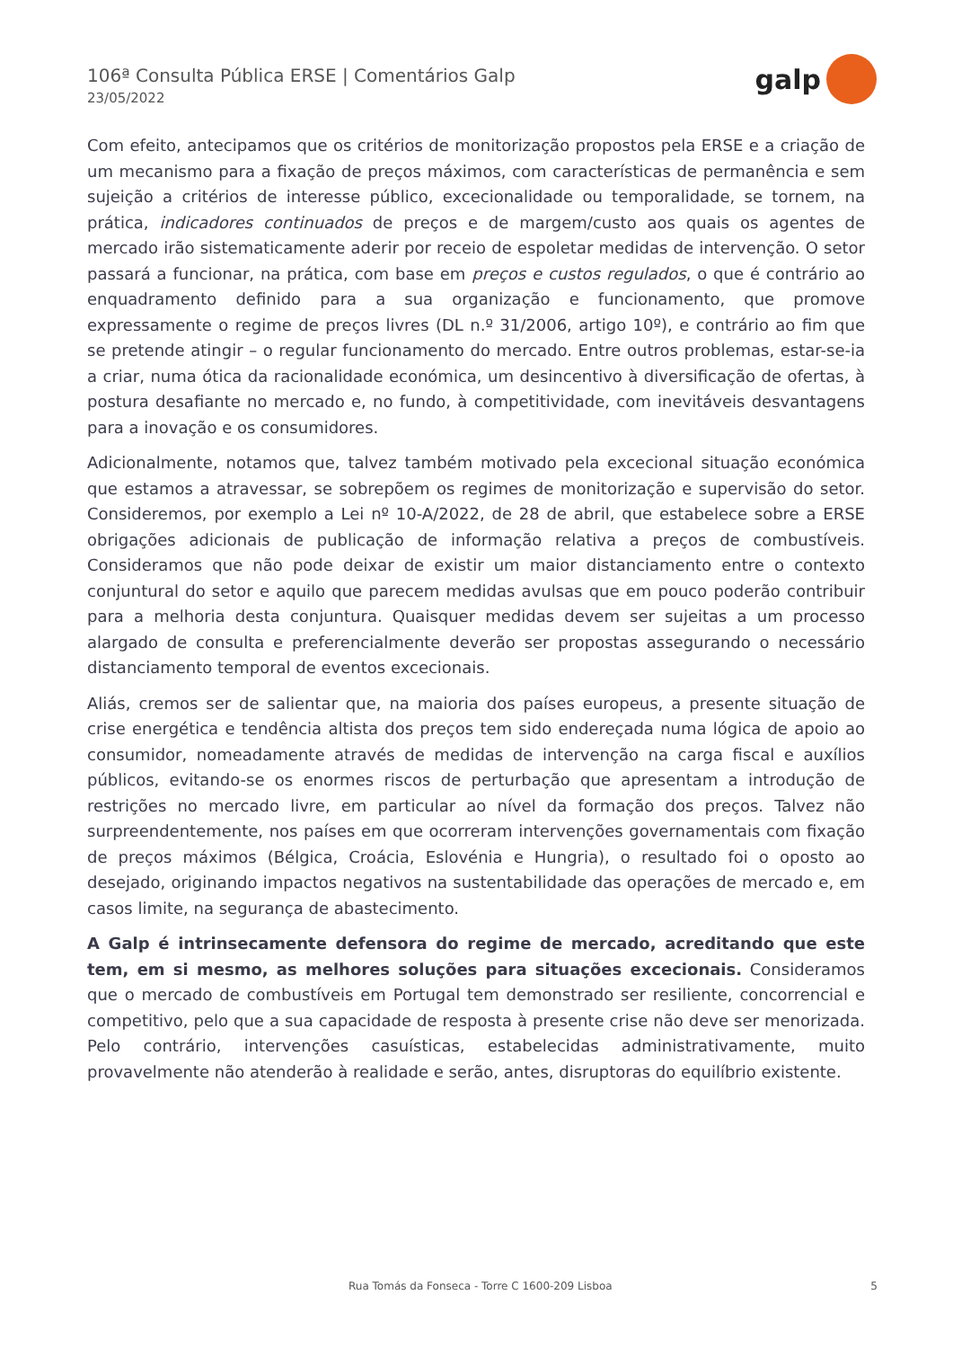106ª Consulta Pública ERSE | Comentários Galp
23/05/2022
galp
Com efeito, antecipamos que os critérios de monitorização propostos pela ERSE e a criação de um mecanismo para a fixação de preços máximos, com características de permanência e sem sujeição a critérios de interesse público, excecionalidade ou temporalidade, se tornem, na prática, indicadores continuados de preços e de margem/custo aos quais os agentes de mercado irão sistematicamente aderir por receio de espoletar medidas de intervenção. O setor passará a funcionar, na prática, com base em preços e custos regulados, o que é contrário ao enquadramento definido para a sua organização e funcionamento, que promove expressamente o regime de preços livres (DL n.º 31/2006, artigo 10º), e contrário ao fim que se pretende atingir – o regular funcionamento do mercado. Entre outros problemas, estar-se-ia a criar, numa ótica da racionalidade económica, um desincentivo à diversificação de ofertas, à postura desafiante no mercado e, no fundo, à competitividade, com inevitáveis desvantagens para a inovação e os consumidores.
Adicionalmente, notamos que, talvez também motivado pela excecional situação económica que estamos a atravessar, se sobrepõem os regimes de monitorização e supervisão do setor. Consideremos, por exemplo a Lei nº 10-A/2022, de 28 de abril, que estabelece sobre a ERSE obrigações adicionais de publicação de informação relativa a preços de combustíveis. Consideramos que não pode deixar de existir um maior distanciamento entre o contexto conjuntural do setor e aquilo que parecem medidas avulsas que em pouco poderão contribuir para a melhoria desta conjuntura. Quaisquer medidas devem ser sujeitas a um processo alargado de consulta e preferencialmente deverão ser propostas assegurando o necessário distanciamento temporal de eventos excecionais.
Aliás, cremos ser de salientar que, na maioria dos países europeus, a presente situação de crise energética e tendência altista dos preços tem sido endereçada numa lógica de apoio ao consumidor, nomeadamente através de medidas de intervenção na carga fiscal e auxílios públicos, evitando-se os enormes riscos de perturbação que apresentam a introdução de restrições no mercado livre, em particular ao nível da formação dos preços. Talvez não surpreendentemente, nos países em que ocorreram intervenções governamentais com fixação de preços máximos (Bélgica, Croácia, Eslovénia e Hungria), o resultado foi o oposto ao desejado, originando impactos negativos na sustentabilidade das operações de mercado e, em casos limite, na segurança de abastecimento.
A Galp é intrinsecamente defensora do regime de mercado, acreditando que este tem, em si mesmo, as melhores soluções para situações excecionais. Consideramos que o mercado de combustíveis em Portugal tem demonstrado ser resiliente, concorrencial e competitivo, pelo que a sua capacidade de resposta à presente crise não deve ser menorizada. Pelo contrário, intervenções casuísticas, estabelecidas administrativamente, muito provavelmente não atenderão à realidade e serão, antes, disruptoras do equilíbrio existente.
Rua Tomás da Fonseca - Torre C 1600-209 Lisboa 5